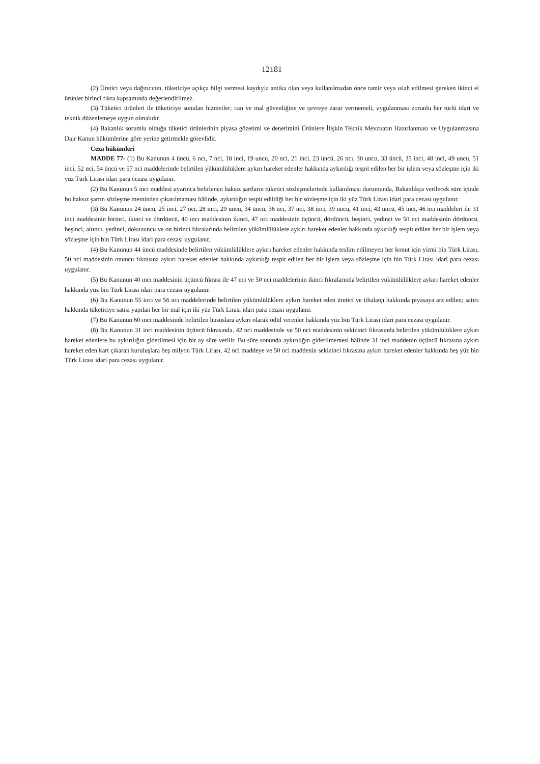12181
(2) Üretici veya dağıtıcının, tüketiciye açıkça bilgi vermesi kaydıyla antika olan veya kullanılmadan önce tamir veya ıslah edilmesi gereken ikinci el ürünler birinci fıkra kapsamında değerlendirilmez.
(3) Tüketici ürünleri ile tüketiciye sunulan hizmetler; can ve mal güvenliğine ve çevreye zarar vermemeli, uygulanması zorunlu her türlü idari ve teknik düzenlemeye uygun olmalıdır.
(4) Bakanlık sorumlu olduğu tüketici ürünlerinin piyasa gözetimi ve denetimini Ürünlere İlişkin Teknik Mevzuatın Hazırlanması ve Uygulanmasına Dair Kanun hükümlerine göre yerine getirmekle görevlidir.
Ceza hükümleri
MADDE 77- (1) Bu Kanunun 4 üncü, 6 ncı, 7 nci, 18 inci, 19 uncu, 20 nci, 21 inci, 23 üncü, 26 ncı, 30 uncu, 33 üncü, 35 inci, 48 inci, 49 uncu, 51 inci, 52 nci, 54 üncü ve 57 nci maddelerinde belirtilen yükümlülüklere aykırı hareket edenler hakkında aykırılığı tespit edilen her bir işlem veya sözleşme için iki yüz Türk Lirası idari para cezası uygulanır.
(2) Bu Kanunun 5 inci maddesi uyarınca belirlenen haksız şartların tüketici sözleşmelerinde kullanılması durumunda, Bakanlıkça verilecek süre içinde bu haksız şartın sözleşme metninden çıkarılmaması hâlinde, aykırılığın tespit edildiği her bir sözleşme için iki yüz Türk Lirası idari para cezası uygulanır.
(3) Bu Kanunun 24 üncü, 25 inci, 27 nci, 28 inci, 29 uncu, 34 üncü, 36 ncı, 37 nci, 38 inci, 39 uncu, 41 inci, 43 üncü, 45 inci, 46 ncı maddeleri ile 31 inci maddesinin birinci, ikinci ve dördüncü, 40 ıncı maddesinin ikinci, 47 nci maddesinin üçüncü, dördüncü, beşinci, yedinci ve 50 nci maddesinin dördüncü, beşinci, altıncı, yedinci, dokuzuncu ve on birinci fıkralarında belirtilen yükümlülüklere aykırı hareket edenler hakkında aykırılığı tespit edilen her bir işlem veya sözleşme için bin Türk Lirası idari para cezası uygulanır.
(4) Bu Kanunun 44 üncü maddesinde belirtilen yükümlülüklere aykırı hareket edenler hakkında teslim edilmeyen her konut için yirmi bin Türk Lirası, 50 nci maddesinin onuncu fıkrasına aykırı hareket edenler hakkında aykırılığı tespit edilen her bir işlem veya sözleşme için bin Türk Lirası idari para cezası uygulanır.
(5) Bu Kanunun 40 ıncı maddesinin üçüncü fıkrası ile 47 nci ve 50 nci maddelerinin ikinci fıkralarında belirtilen yükümlülüklere aykırı hareket edenler hakkında yüz bin Türk Lirası idari para cezası uygulanır.
(6) Bu Kanunun 55 inci ve 56 ncı maddelerinde belirtilen yükümlülüklere aykırı hareket eden üretici ve ithalatçı hakkında piyasaya arz edilen; satıcı hakkında tüketiciye satışı yapılan her bir mal için iki yüz Türk Lirası idari para cezası uygulanır.
(7) Bu Kanunun 60 ıncı maddesinde belirtilen hususlara aykırı olarak ödül verenler hakkında yüz bin Türk Lirası idari para cezası uygulanır.
(8) Bu Kanunun 31 inci maddesinin üçüncü fıkrasında, 42 nci maddesinde ve 50 nci maddesinin sekizinci fıkrasında belirtilen yükümlülüklere aykırı hareket edenlere bu aykırılığın giderilmesi için bir ay süre verilir. Bu süre sonunda aykırılığın giderilmemesi hâlinde 31 inci maddenin üçüncü fıkrasına aykırı hareket eden kart çıkaran kuruluşlara beş milyon Türk Lirası, 42 nci maddeye ve 50 nci maddenin sekizinci fıkrasına aykırı hareket edenler hakkında beş yüz bin Türk Lirası idari para cezası uygulanır.